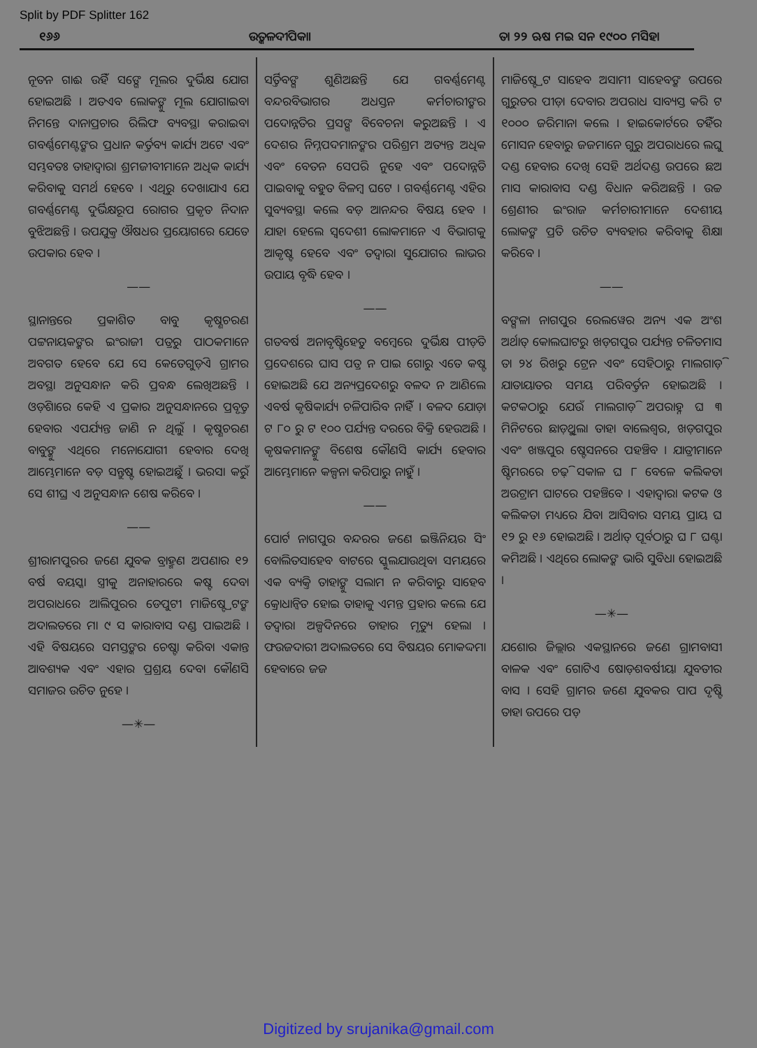Split by PDF Splitter 162
୧୬୬ ଉତ୍କଳଦୀପିକା। ତା ୨୨ ଋଷ ମଇ ସନ ୧୯୦୦ ମସିହା
ନୂତନ ଗାଈ ଉହିଁ ସଙ୍ଗେ ମୂଲର ଦୁର୍ଭିକ୍ଷ ଯୋଗ ହୋଇଅଛି । ଅତଏବ ଲୋକଙ୍କୁ ମୂଲ ଯୋଗାଇବା ନିମନ୍ତେ ଦାନାପ୍ରଚାର ରିଲିଫ ବ୍ୟବସ୍ଥା କରାଇବା ଗବର୍ଣ୍ଣମେଣ୍ଟଙ୍କର ପ୍ରଧାନ କର୍ତ୍ତବ୍ୟ କାର୍ଯ୍ୟ ଅଟେ ଏବଂ ସମ୍ଭବତଃ ତାହାଦ୍ୱାରା ଶ୍ରମଜୀବୀମାନେ ଅଧିକ କାର୍ଯ୍ୟ କରିବାକୁ ସମର୍ଥ ହେବେ । ଏଥିରୁ ଦେଖାଯାଏ ଯେ ଗବର୍ଣ୍ଣମେଣ୍ଟ ଦୁର୍ଭିକ୍ଷରୂପ ରୋଗର ପ୍ରକୃତ ନିଦାନ ବୁଝିଅଛନ୍ତି । ଉପଯୁକ୍ତ ଔଷଧର ପ୍ରୟୋଗରେ ଯେତେ ଉପକାର ହେବ ।
——
ସ୍ଥାନାନ୍ତରେ ପ୍ରକାଶିତ ବାବୁ କୃଷ୍ଣଚରଣ ପଟ୍ଟନାୟକଙ୍କର ଇଂରାଜୀ ପତ୍ରରୁ ପାଠକମାନେ ଅବଗତ ହେବେ ଯେ ସେ କେତେଗୁଡ଼ିଏ ଗ୍ରାମର ଅବସ୍ଥା ଅନୁସନ୍ଧାନ କରି ପ୍ରବନ୍ଧ ଲେଖିଅଛନ୍ତି । ଓଡ଼ିଶାରେ କେହି ଏ ପ୍ରକାର ଅନୁସନ୍ଧାନରେ ପ୍ରବୃତ୍ତ ହେବାର ଏପର୍ଯ୍ୟନ୍ତ ଜାଣି ନ ଥିଲୁଁ । କୃଷ୍ଣଚରଣ ବାବୁଙ୍କୁ ଏଥିରେ ମନୋଯୋଗୀ ହେବାର ଦେଖି ଆମ୍ଭେମାନେ ବଡ଼ ସନ୍ତୁଷ୍ଟ ହୋଇଅଛୁଁ । ଭରସା କରୁଁ ସେ ଶୀଘ୍ର ଏ ଅନୁସନ୍ଧାନ ଶେଷ କରିବେ ।
——
ଶ୍ରୀରାମପୁରର ଜଣେ ଯୁବକ ବ୍ରାହ୍ମଣ ଅପଣାର ୧୨ ବର୍ଷ ବୟସ୍କା ସ୍ତ୍ରୀକୁ ଅନାହାରରେ କଷ୍ଟ ଦେବା ଅପରାଧରେ ଆଲିପୁରର ଡେପୁଟୀ ମାଜିଷ୍ଟ୍ରେଟଙ୍କ ଅଦାଲତରେ ମା ୯ ସ କାରାବାସ ଦଣ୍ଡ ପାଇଅଛି । ଏହି ବିଷୟରେ ସମସ୍ତଙ୍କର ଚେଷ୍ଟା କରିବା ଏକାନ୍ତ ଆବଶ୍ୟକ ଏବଂ ଏହାର ପ୍ରଶ୍ରୟ ଦେବା କୌଣସି ସମାଜର ଉଚିତ ନୁହେ ।
—✳—
ସର୍ତ୍ତିବଙ୍ଗ ଶୁଣିଅଛନ୍ତି ଯେ ଗବର୍ଣ୍ଣମେଣ୍ଟ ବନ୍ଦରବିଭାଗର ଅଧସ୍ତନ କର୍ମଚାରୀଙ୍କର ପଦୋନ୍ନତିର ପ୍ରସଙ୍ଗ ବିବେଚନା କରୁଅଛନ୍ତି । ଏ ଦେଶର ନିମ୍ନପଦମାନଙ୍କର ପରିଶ୍ରମ ଅତ୍ୟନ୍ତ ଅଧିକ ଏବଂ ବେତନ ସେପରି ନୁହେ ଏବଂ ପଦୋନ୍ନତି ପାଇବାକୁ ବହୁତ ବିଳମ୍ବ ଘଟେ । ଗବର୍ଣ୍ଣମେଣ୍ଟ ଏହିର ସୁବ୍ୟବସ୍ଥା କଲେ ବଡ଼ ଆନନ୍ଦର ବିଷୟ ହେବ । ଯାହା ହେଲେ ସ୍ୱଦେଶୀ ଲୋକମାନେ ଏ ବିଭାଗକୁ ଆକୃଷ୍ଟ ହେବେ ଏବଂ ତଦ୍ୱାରା ସୁଯୋଗର ଲାଭର ଉପାୟ ବୃଦ୍ଧି ହେବ ।
——
ଗତବର୍ଷ ଅନାବୃଷ୍ଟିହେତୁ ବମ୍ବେରେ ଦୁର୍ଭିକ୍ଷ ପୀଡ଼ିତ ପ୍ରଦେଶରେ ଘାସ ପତ୍ର ନ ପାଇ ଗୋରୁ ଏତେ କଷ୍ଟ ହୋଇଅଛି ଯେ ଅନ୍ୟପ୍ରଦେଶରୁ ବଳଦ ନ ଆଣିଲେ ଏବର୍ଷ କୃଷିକାର୍ଯ୍ୟ ଚଳିପାରିବ ନାହିଁ । ବଳଦ ଯୋଡ଼ା ଟ ୮୦ ରୁ ଟ ୧୦୦ ପର୍ଯ୍ୟନ୍ତ ଦରରେ ବିକ୍ରି ହେଉଅଛି । କୃଷକମାନଙ୍କୁ ବିଶେଷ କୌଣସି କାର୍ଯ୍ୟ ହେବାର ଆମ୍ଭେମାନେ କଳ୍ପନା କରିପାରୁ ନାହୁଁ ।
——
ପୋର୍ଟ ନାଗପୁର ବନ୍ଦରର ଜଣେ ଇଞ୍ଜିନିୟର ସିଂ ବୋଲିତସାହେବ ବାଟରେ ସ୍କୁଲଯାଉଥିବା ସମୟରେ ଏକ ବ୍ୟକ୍ତି ତାହାଙ୍କୁ ସଲାମ ନ କରିବାରୁ ସାହେବ କ୍ରୋଧାନ୍ୱିତ ହୋଇ ତାହାକୁ ଏମନ୍ତ ପ୍ରହାର କଲେ ଯେ ତଦ୍ୱାରା ଅଳ୍ପଦିନରେ ତାହାର ମୃତ୍ୟୁ ହେଲା । ଫଉଜଦାରୀ ଅଦାଲତରେ ସେ ବିଷୟର ମୋକଦ୍ଦମା ହେବାରେ ଜଜ
ମାଜିଷ୍ଟ୍ରେଟ ସାହେବ ଅସାମୀ ସାହେବଙ୍କ ଉପରେ ଗୁରୁତର ପୀଡ଼ା ଦେବାର ଅପରାଧ ସାବ୍ୟସ୍ତ କରି ଟ ୧୦୦୦ ଜରିମାନା କଲେ । ହାଇକୋର୍ଟରେ ତହିଁର ମୋସନ ହେବାରୁ ଜଜମାନେ ଗୁରୁ ଅପରାଧରେ ଲଘୁ ଦଣ୍ଡ ହେବାର ଦେଖି ସେହି ଅର୍ଥଦଣ୍ଡ ଉପରେ ଛଅ ମାସ କାରାବାସ ଦଣ୍ଡ ବିଧାନ କରିଅଛନ୍ତି । ଉଚ୍ଚ ଶ୍ରେଣୀର ଇଂରାଜ କର୍ମଚାରୀମାନେ ଦେଶୀୟ ଲୋକଙ୍କ ପ୍ରତି ଉଚିତ ବ୍ୟବହାର କରିବାକୁ ଶିକ୍ଷା କରିବେ ।
——
ବଙ୍ଗଳା ନାଗପୁର ରେଲୱେର ଅନ୍ୟ ଏକ ଅଂଶ ଅର୍ଥାତ୍ କୋଲଘାଟରୁ ଖଡ଼ଗପୁର ପର୍ଯ୍ୟନ୍ତ ଚଳିତମାସ ତା ୨୪ ରିଖରୁ ଟ୍ରେନ ଏବଂ ସେହିଠାରୁ ମାଲଗାଡ଼ି ଯାତାୟାତର ସମୟ ପରିବର୍ତ୍ତନ ହୋଇଅଛି । କଟକଠାରୁ ଯେଉଁ ମାଲଗାଡ଼ି ଅପରାହ୍ନ ଘ ୩ ମିନିଟରେ ଛାଡ଼ୁଥିଲା ତାହା ବାଲେଶ୍ୱର, ଖଡ଼ଗପୁର ଏବଂ ଖଞ୍ଜପୁର ଷ୍ଟେସନରେ ପହଞ୍ଚିବ । ଯାତ୍ରୀମାନେ ଷ୍ଟିମରରେ ଚଢ଼ି ସକାଳ ଘ ୮ ବେଳେ କଲିକତା ଅଉଟ୍ରାମ ଘାଟରେ ପହଞ୍ଚିବେ । ଏହାଦ୍ୱାରା କଟକ ଓ କଲିକତା ମଧ୍ୟରେ ଯିବା ଆସିବାର ସମୟ ପ୍ରାୟ ଘ ୧୨ ରୁ ୧୬ ହୋଇଅଛି । ଅର୍ଥାତ୍ ପୂର୍ବଠାରୁ ଘ ୮ ଘଣ୍ଟା କମିଅଛି । ଏଥିରେ ଲୋକଙ୍କ ଭାରି ସୁବିଧା ହୋଇଅଛି ।
—✳—
ଯଶୋର ଜିଲ୍ଲାର ଏକସ୍ଥାନରେ ଜଣେ ଗ୍ରାମବାସୀ ବାଳକ ଏବଂ ଗୋଟିଏ ଷୋଡ଼ଶବର୍ଷୀୟା ଯୁବତୀର ବାସ । ସେହି ଗ୍ରାମର ଜଣେ ଯୁବକର ପାପ ଦୃଷ୍ଟି ତାହା ଉପରେ ପଡ଼
Digitized by srujanika@gmail.com